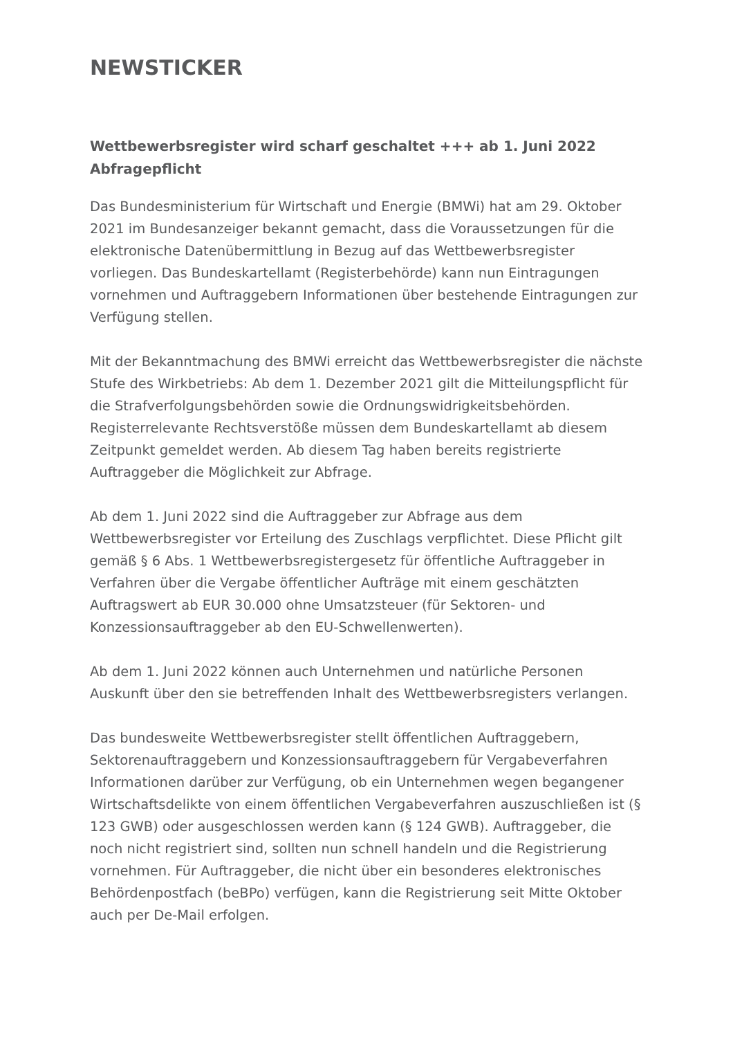NEWSTICKER
Wettbewerbsregister wird scharf geschaltet +++ ab 1. Juni 2022 Abfragepflicht
Das Bundesministerium für Wirtschaft und Energie (BMWi) hat am 29. Oktober 2021 im Bundesanzeiger bekannt gemacht, dass die Voraussetzungen für die elektronische Datenübermittlung in Bezug auf das Wettbewerbsregister vorliegen. Das Bundeskartellamt (Registerbehörde) kann nun Eintragungen vornehmen und Auftraggebern Informationen über bestehende Eintragungen zur Verfügung stellen.
Mit der Bekanntmachung des BMWi erreicht das Wettbewerbsregister die nächste Stufe des Wirkbetriebs: Ab dem 1. Dezember 2021 gilt die Mitteilungspflicht für die Strafverfolgungsbehörden sowie die Ordnungswidrigkeitsbehörden. Registerrelevante Rechtsverstöße müssen dem Bundeskartellamt ab diesem Zeitpunkt gemeldet werden. Ab diesem Tag haben bereits registrierte Auftraggeber die Möglichkeit zur Abfrage.
Ab dem 1. Juni 2022 sind die Auftraggeber zur Abfrage aus dem Wettbewerbsregister vor Erteilung des Zuschlags verpflichtet. Diese Pflicht gilt gemäß § 6 Abs. 1 Wettbewerbsregistergesetz für öffentliche Auftraggeber in Verfahren über die Vergabe öffentlicher Aufträge mit einem geschätzten Auftragswert ab EUR 30.000 ohne Umsatzsteuer (für Sektoren- und Konzessionsauftraggeber ab den EU-Schwellenwerten).
Ab dem 1. Juni 2022 können auch Unternehmen und natürliche Personen Auskunft über den sie betreffenden Inhalt des Wettbewerbsregisters verlangen.
Das bundesweite Wettbewerbsregister stellt öffentlichen Auftraggebern, Sektorenauftraggebern und Konzessionsauftraggebern für Vergabeverfahren Informationen darüber zur Verfügung, ob ein Unternehmen wegen begangener Wirtschaftsdelikte von einem öffentlichen Vergabeverfahren auszuschließen ist (§ 123 GWB) oder ausgeschlossen werden kann (§ 124 GWB). Auftraggeber, die noch nicht registriert sind, sollten nun schnell handeln und die Registrierung vornehmen. Für Auftraggeber, die nicht über ein besonderes elektronisches Behördenpostfach (beBPo) verfügen, kann die Registrierung seit Mitte Oktober auch per De-Mail erfolgen.